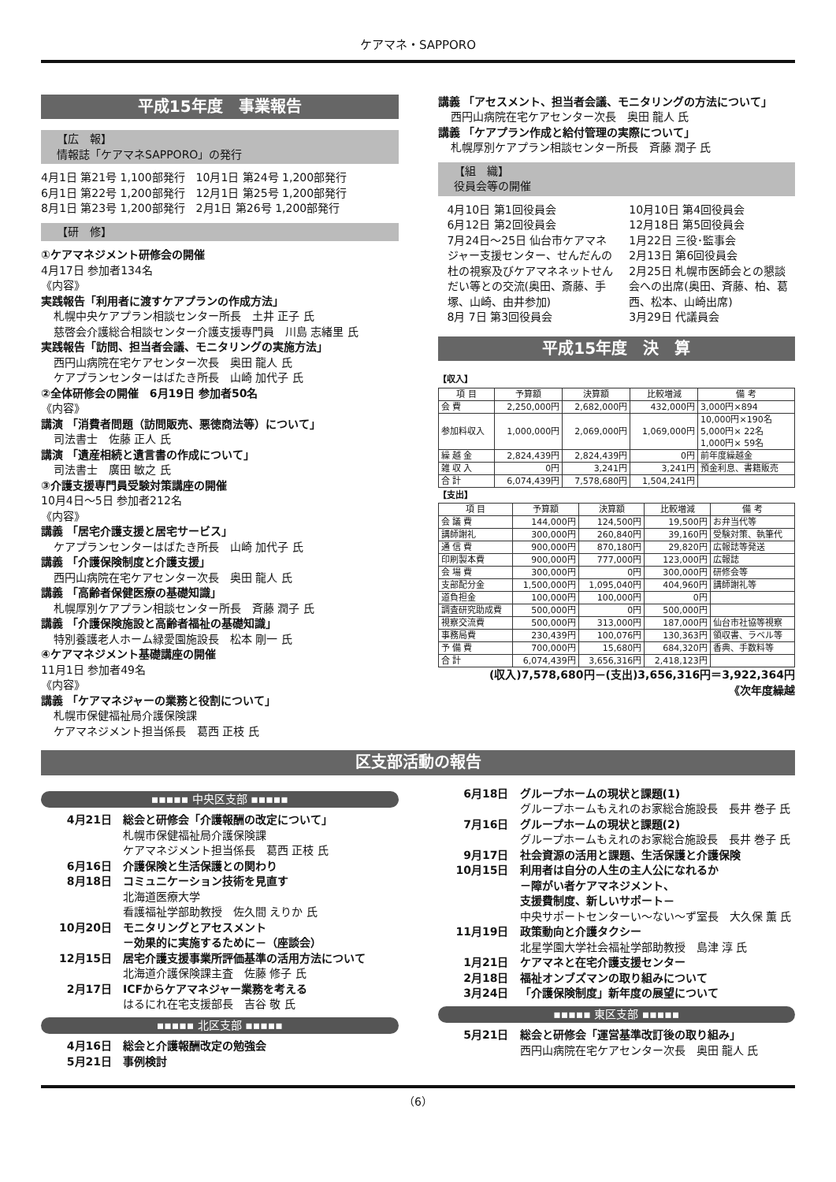ケアマネ・SAPPORO
平成15年度　事業報告
【広　報】
情報誌「ケアマネSAPPORO」の発行
4月1日 第21号 1,100部発行　10月1日 第24号 1,200部発行
6月1日 第22号 1,200部発行　12月1日 第25号 1,200部発行
8月1日 第23号 1,200部発行　2月1日 第26号 1,200部発行
【研　修】
①ケアマネジメント研修会の開催
4月17日 参加者134名
《内容》
実践報告「利用者に渡すケアプランの作成方法」
札幌中央ケアプラン相談センター所長　土井 正子 氏
慈啓会介護総合相談センター介護支援専門員　川島 志緒里 氏
実践報告「訪問、担当者会議、モニタリングの実施方法」
西円山病院在宅ケアセンター次長　奥田 龍人 氏
ケアプランセンターはばたき所長　山崎 加代子 氏
②全体研修会の開催　6月19日 参加者50名
《内容》
講演 「消費者問題（訪問販売、悪徳商法等）について」
司法書士　佐藤 正人 氏
講演 「遺産相続と遺言書の作成について」
司法書士　廣田 敏之 氏
③介護支援専門員受験対策講座の開催
10月4日～5日 参加者212名
《内容》
講義 「居宅介護支援と居宅サービス」
ケアプランセンターはばたき所長　山崎 加代子 氏
講義 「介護保険制度と介護支援」
西円山病院在宅ケアセンター次長　奥田 龍人 氏
講義 「高齢者保健医療の基礎知識」
札幌厚別ケアプラン相談センター所長　斉藤 潤子 氏
講義 「介護保険施設と高齢者福祉の基礎知識」
特別養護老人ホーム緑愛園施設長　松本 剛一 氏
④ケアマネジメント基礎講座の開催
11月1日 参加者49名
《内容》
講義 「ケアマネジャーの業務と役割について」
札幌市保健福祉局介護保険課
ケアマネジメント担当係長　葛西 正枝 氏
講義 「アセスメント、担当者会議、モニタリングの方法について」
西円山病院在宅ケアセンター次長　奥田 龍人 氏
講義 「ケアプラン作成と給付管理の実際について」
札幌厚別ケアプラン相談センター所長　斉藤 潤子 氏
【組　織】
役員会等の開催
4月10日 第1回役員会
6月12日 第2回役員会
7月24日～25日 仙台市ケアマネジャー支援センター、せんだんの杜の視察及びケアマネネットせんだい等との交流(奥田、斎藤、手塚、山崎、由井参加)
8月 7日 第3回役員会
10月10日 第4回役員会
12月18日 第5回役員会
1月22日 三役･監事会
2月13日 第6回役員会
2月25日 札幌市医師会との懇談会への出席(奥田、斉藤、柏、葛西、松本、山崎出席)
3月29日 代議員会
平成15年度　決　算
【収入】
| 項 目 | 予算額 | 決算額 | 比較増減 | 備 考 |
| --- | --- | --- | --- | --- |
| 会 費 | 2,250,000円 | 2,682,000円 | 432,000円 | 3,000円×894 |
| 参加料収入 | 1,000,000円 | 2,069,000円 | 1,069,000円 | 10,000円×190名 5,000円× 22名 1,000円× 59名 |
| 繰 越 金 | 2,824,439円 | 2,824,439円 | 0円 | 前年度繰越金 |
| 雑 収 入 | 0円 | 3,241円 | 3,241円 | 預金利息、書籍販売 |
| 合 計 | 6,074,439円 | 7,578,680円 | 1,504,241円 | |
【支出】
| 項 目 | 予算額 | 決算額 | 比較増減 | 備 考 |
| --- | --- | --- | --- | --- |
| 会 議 費 | 144,000円 | 124,500円 | 19,500円 | お弁当代等 |
| 講師謝礼 | 300,000円 | 260,840円 | 39,160円 | 受験対策、執筆代 |
| 通 信 費 | 900,000円 | 870,180円 | 29,820円 | 広報誌等発送 |
| 印刷製本費 | 900,000円 | 777,000円 | 123,000円 | 広報誌 |
| 会 場 費 | 300,000円 | 0円 | 300,000円 | 研修会等 |
| 支部配分金 | 1,500,000円 | 1,095,040円 | 404,960円 | 講師謝礼等 |
| 道負担金 | 100,000円 | 100,000円 | 0円 | |
| 調査研究助成費 | 500,000円 | 0円 | 500,000円 | |
| 視察交流費 | 500,000円 | 313,000円 | 187,000円 | 仙台市社協等視察 |
| 事務局費 | 230,439円 | 100,076円 | 130,363円 | 領収書、ラベル等 |
| 予 備 費 | 700,000円 | 15,680円 | 684,320円 | 香典、手数料等 |
| 合 計 | 6,074,439円 | 3,656,316円 | 2,418,123円 | |
(収入)7,578,680円－(支出)3,656,316円＝3,922,364円
《次年度繰越
区支部活動の報告
▪▪▪▪▪ 中央区支部 ▪▪▪▪▪
4月21日 総会と研修会「介護報酬の改定について」
札幌市保健福祉局介護保険課
ケアマネジメント担当係長　葛西 正枝 氏
6月16日 介護保険と生活保護との関わり
8月18日 コミュニケーション技術を見直す
北海道医療大学
看護福祉学部助教授　佐久間 えりか 氏
10月20日 モニタリングとアセスメント
－効果的に実施するために－（座談会）
12月15日 居宅介護支援事業所評価基準の活用方法について
北海道介護保険課主査　佐藤 修子 氏
2月17日 ICFからケアマネジャー業務を考える
はるにれ在宅支援部長　吉谷 敬 氏
▪▪▪▪▪ 北区支部 ▪▪▪▪▪
4月16日 総会と介護報酬改定の勉強会
5月21日 事例検討
6月18日 グループホームの現状と課題(1)
グループホームもえれのお家総合施設長　長井 巻子 氏
7月16日 グループホームの現状と課題(2)
グループホームもえれのお家総合施設長　長井 巻子 氏
9月17日 社会資源の活用と課題、生活保護と介護保険
10月15日 利用者は自分の人生の主人公になれるか
－障がい者ケアマネジメント、
支援費制度、新しいサポート－
中央サポートセンターい～ない～ず室長　大久保 薫 氏
11月19日 政策動向と介護タクシー
北星学園大学社会福祉学部助教授　島津 淳 氏
1月21日 ケアマネと在宅介護支援センター
2月18日 福祉オンブズマンの取り組みについて
3月24日 「介護保険制度」新年度の展望について
▪▪▪▪▪ 東区支部 ▪▪▪▪▪
5月21日 総会と研修会「運営基準改訂後の取り組み」
西円山病院在宅ケアセンター次長　奥田 龍人 氏
（6）